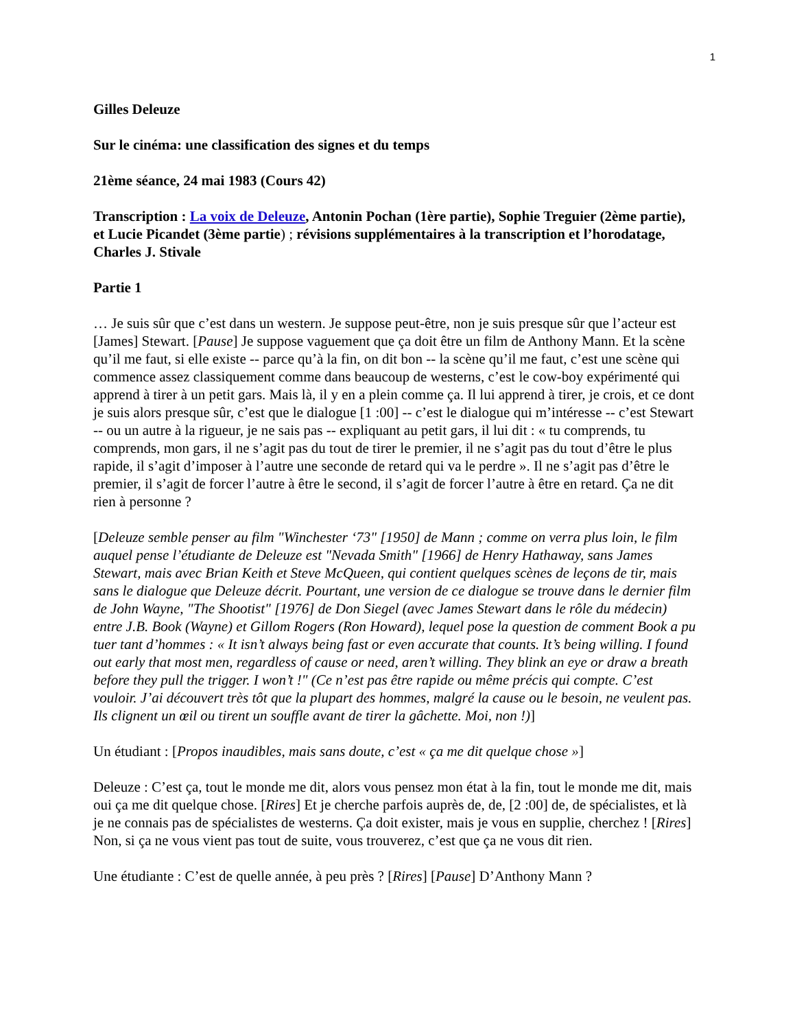1
Gilles Deleuze
Sur le cinéma: une classification des signes et du temps
21ème séance, 24 mai 1983 (Cours 42)
Transcription : La voix de Deleuze, Antonin Pochan (1ère partie), Sophie Treguier (2ème partie), et Lucie Picandet (3ème partie) ; révisions supplémentaires à la transcription et l’horodatage, Charles J. Stivale
Partie 1
… Je suis sûr que c’est dans un western. Je suppose peut-être, non je suis presque sûr que l’acteur est [James] Stewart. [Pause] Je suppose vaguement que ça doit être un film de Anthony Mann. Et la scène qu’il me faut, si elle existe -- parce qu’à la fin, on dit bon -- la scène qu’il me faut, c’est une scène qui commence assez classiquement comme dans beaucoup de westerns, c’est le cow-boy expérimenté qui apprend à tirer à un petit gars. Mais là, il y en a plein comme ça. Il lui apprend à tirer, je crois, et ce dont je suis alors presque sûr, c’est que le dialogue [1 :00] -- c’est le dialogue qui m’intéresse -- c’est Stewart -- ou un autre à la rigueur, je ne sais pas -- expliquant au petit gars, il lui dit : « tu comprends, tu comprends, mon gars, il ne s’agit pas du tout de tirer le premier, il ne s’agit pas du tout d’être le plus rapide, il s’agit d’imposer à l’autre une seconde de retard qui va le perdre ». Il ne s’agit pas d’être le premier, il s’agit de forcer l’autre à être le second, il s’agit de forcer l’autre à être en retard. Ça ne dit rien à personne ?
[Deleuze semble penser au film "Winchester ‘73" [1950] de Mann ; comme on verra plus loin, le film auquel pense l’étudiante de Deleuze est "Nevada Smith" [1966] de Henry Hathaway, sans James Stewart, mais avec Brian Keith et Steve McQueen, qui contient quelques scènes de leçons de tir, mais sans le dialogue que Deleuze décrit. Pourtant, une version de ce dialogue se trouve dans le dernier film de John Wayne, "The Shootist" [1976] de Don Siegel (avec James Stewart dans le rôle du médecin) entre J.B. Book (Wayne) et Gillom Rogers (Ron Howard), lequel pose la question de comment Book a pu tuer tant d’hommes : « It isn’t always being fast or even accurate that counts. It’s being willing. I found out early that most men, regardless of cause or need, aren’t willing. They blink an eye or draw a breath before they pull the trigger. I won’t !" (Ce n’est pas être rapide ou même précis qui compte. C’est vouloir. J’ai découvert très tôt que la plupart des hommes, malgré la cause ou le besoin, ne veulent pas. Ils clignent un œil ou tirent un souffle avant de tirer la gâchette. Moi, non !)]
Un étudiant : [Propos inaudibles, mais sans doute, c’est « ça me dit quelque chose »]
Deleuze : C’est ça, tout le monde me dit, alors vous pensez mon état à la fin, tout le monde me dit, mais oui ça me dit quelque chose. [Rires] Et je cherche parfois auprès de, de, [2 :00] de, de spécialistes, et là je ne connais pas de spécialistes de westerns. Ça doit exister, mais je vous en supplie, cherchez ! [Rires] Non, si ça ne vous vient pas tout de suite, vous trouverez, c’est que ça ne vous dit rien.
Une étudiante : C’est de quelle année, à peu près ? [Rires] [Pause] D’Anthony Mann ?